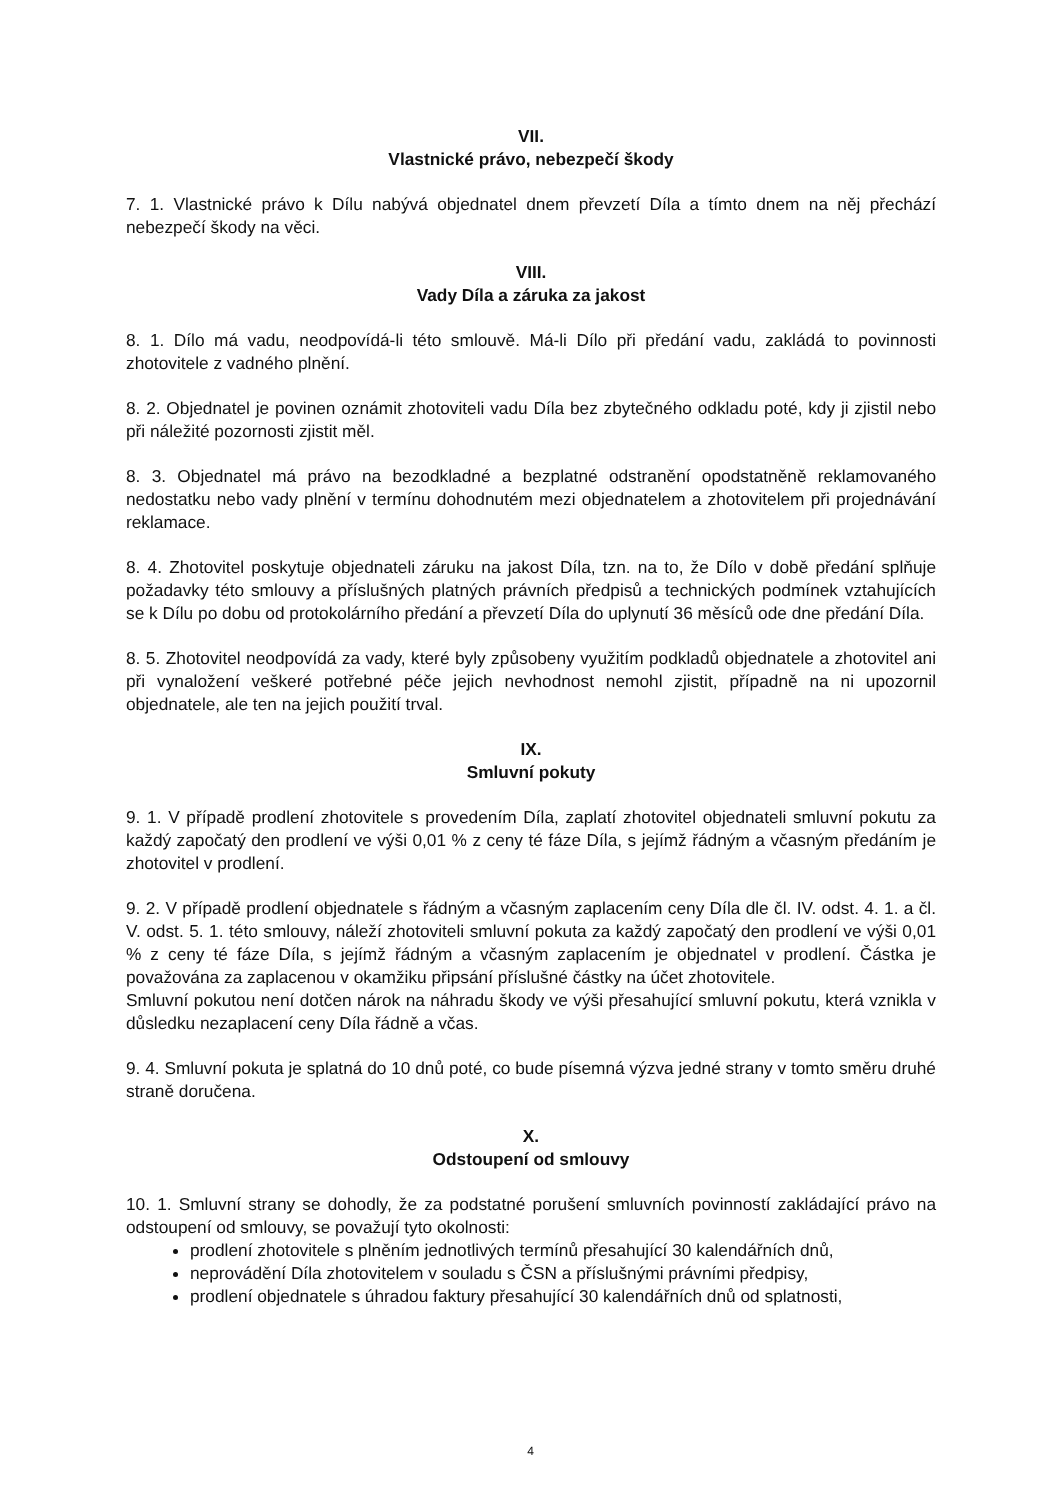VII.
Vlastnické právo, nebezpečí škody
7. 1. Vlastnické právo k Dílu nabývá objednatel dnem převzetí Díla a tímto dnem na něj přechází nebezpečí škody na věci.
VIII.
Vady Díla a záruka za jakost
8. 1. Dílo má vadu, neodpovídá-li této smlouvě. Má-li Dílo při předání vadu, zakládá to povinnosti zhotovitele z vadného plnění.
8. 2. Objednatel je povinen oznámit zhotoviteli vadu Díla bez zbytečného odkladu poté, kdy ji zjistil nebo při náležité pozornosti zjistit měl.
8. 3. Objednatel má právo na bezodkladné a bezplatné odstranění opodstatněně reklamovaného nedostatku nebo vady plnění v termínu dohodnutém mezi objednatelem a zhotovitelem při projednávání reklamace.
8. 4. Zhotovitel poskytuje objednateli záruku na jakost Díla, tzn. na to, že Dílo v době předání splňuje požadavky této smlouvy a příslušných platných právních předpisů a technických podmínek vztahujících se k Dílu po dobu od protokolárního předání a převzetí Díla do uplynutí 36 měsíců ode dne předání Díla.
8. 5. Zhotovitel neodpovídá za vady, které byly způsobeny využitím podkladů objednatele a zhotovitel ani při vynaložení veškeré potřebné péče jejich nevhodnost nemohl zjistit, případně na ni upozornil objednatele, ale ten na jejich použití trval.
IX.
Smluvní pokuty
9. 1. V případě prodlení zhotovitele s provedením Díla, zaplatí zhotovitel objednateli smluvní pokutu za každý započatý den prodlení ve výši 0,01 % z ceny té fáze Díla, s jejímž řádným a včasným předáním je zhotovitel v prodlení.
9. 2. V případě prodlení objednatele s řádným a včasným zaplacením ceny Díla dle čl. IV. odst. 4. 1. a čl. V. odst. 5. 1. této smlouvy, náleží zhotoviteli smluvní pokuta za každý započatý den prodlení ve výši 0,01 % z ceny té fáze Díla, s jejímž řádným a včasným zaplacením je objednatel v prodlení. Částka je považována za zaplacenou v okamžiku připsání příslušné částky na účet zhotovitele.
Smluvní pokutou není dotčen nárok na náhradu škody ve výši přesahující smluvní pokutu, která vznikla v důsledku nezaplacení ceny Díla řádně a včas.
9. 4. Smluvní pokuta je splatná do 10 dnů poté, co bude písemná výzva jedné strany v tomto směru druhé straně doručena.
X.
Odstoupení od smlouvy
10. 1. Smluvní strany se dohodly, že za podstatné porušení smluvních povinností zakládající právo na odstoupení od smlouvy, se považují tyto okolnosti:
prodlení zhotovitele s plněním jednotlivých termínů přesahující 30 kalendářních dnů,
neprovádění Díla zhotovitelem v souladu s ČSN a příslušnými právními předpisy,
prodlení objednatele s úhradou faktury přesahující 30 kalendářních dnů od splatnosti,
4